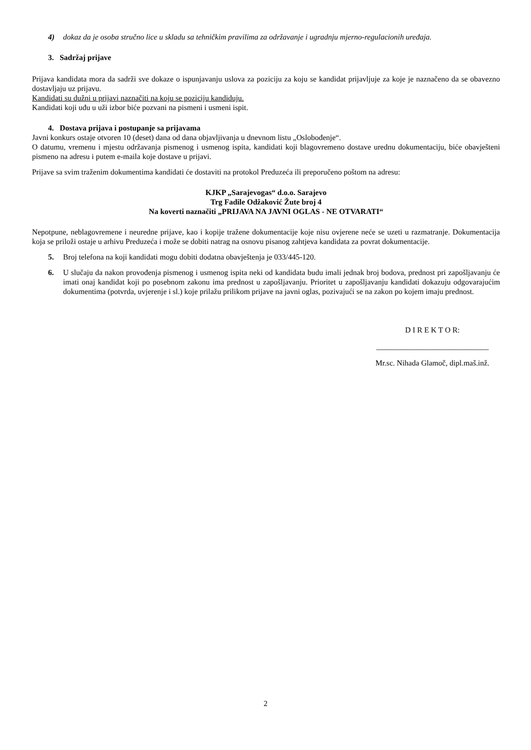4) dokaz da je osoba stručno lice u skladu sa tehničkim pravilima za održavanje i ugradnju mjerno-regulacionih uređaja.
3. Sadržaj prijave
Prijava kandidata mora da sadrži sve dokaze o ispunjavanju uslova za poziciju za koju se kandidat prijavljuje za koje je naznačeno da se obavezno dostavljaju uz prijavu.
Kandidati su dužni u prijavi naznačiti na koju se poziciju kandiduju.
Kandidati koji uđu u uži izbor biće pozvani na pismeni i usmeni ispit.
4. Dostava prijava i postupanje sa prijavama
Javni konkurs ostaje otvoren 10 (deset) dana od dana objavljivanja u dnevnom listu „Oslobođenje“.
O datumu, vremenu i mjestu održavanja pismenog i usmenog ispita, kandidati koji blagovremeno dostave urednu dokumentaciju, biće obavješteni pismeno na adresu i putem e-maila koje dostave u prijavi.
Prijave sa svim traženim dokumentima kandidati će dostaviti na protokol Preduzeća ili preporučeno poštom na adresu:
KJKP „Sarajevogas“ d.o.o. Sarajevo
Trg Fadile Odžaković Žute broj 4
Na koverti naznačiti „PRIJAVA NA JAVNI OGLAS - NE OTVARATI“
Nepotpune, neblagovremene i neuredne prijave, kao i kopije tražene dokumentacije koje nisu ovjerene neće se uzeti u razmatranje. Dokumentacija koja se priloži ostaje u arhivu Preduzeća i može se dobiti natrag na osnovu pisanog zahtjeva kandidata za povrat dokumentacije.
5. Broj telefona na koji kandidati mogu dobiti dodatna obavještenja je 033/445-120.
6. U slučaju da nakon provođenja pismenog i usmenog ispita neki od kandidata budu imali jednak broj bodova, prednost pri zapošljavanju će imati onaj kandidat koji po posebnom zakonu ima prednost u zapošljavanju. Prioritet u zapošljavanju kandidati dokazuju odgovarajućim dokumentima (potvrda, uvjerenje i sl.) koje prilažu prilikom prijave na javni oglas, pozivajući se na zakon po kojem imaju prednost.
D I R E K T O R:
_____________________________
Mr.sc. Nihada Glamoč, dipl.maš.inž.
2